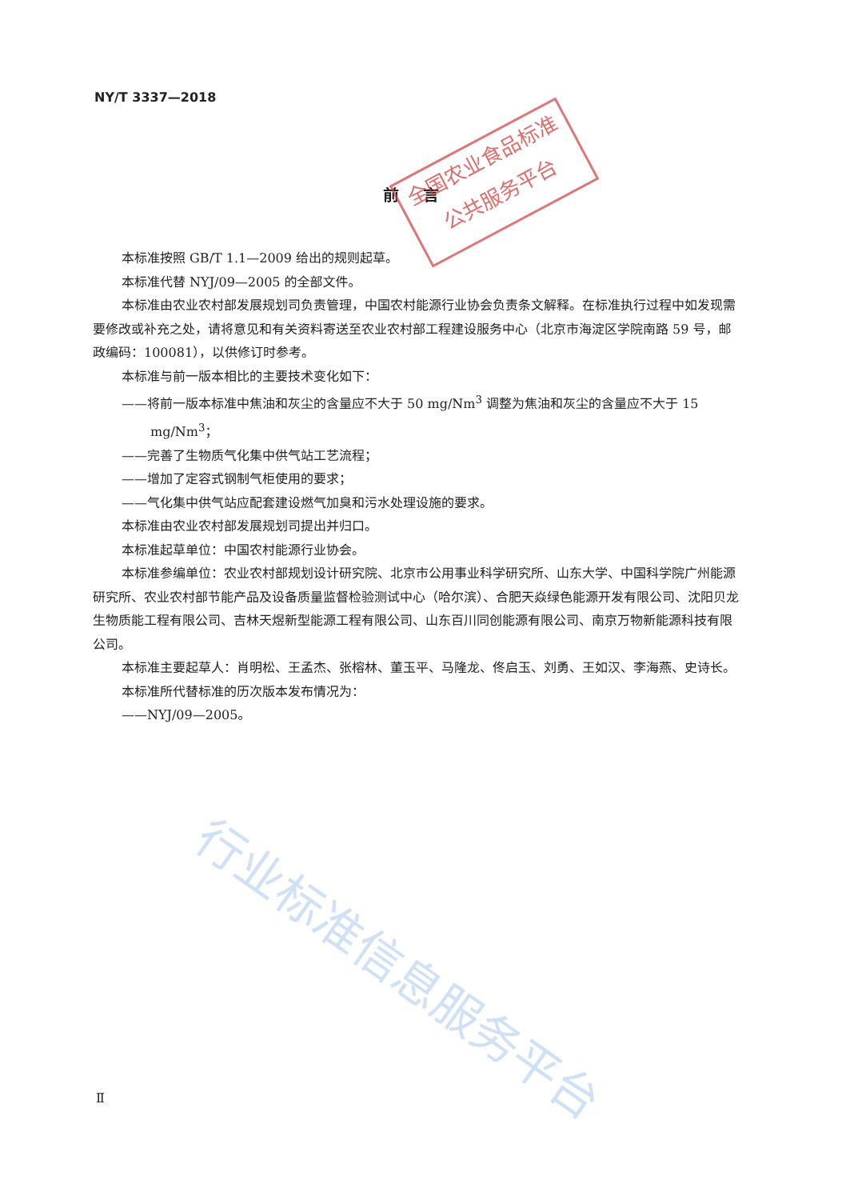NY/T 3337—2018
前言
本标准按照 GB/T 1.1—2009 给出的规则起草。
本标准代替 NYJ/09—2005 的全部文件。
本标准由农业农村部发展规划司负责管理，中国农村能源行业协会负责条文解释。在标准执行过程中如发现需要修改或补充之处，请将意见和有关资料寄送至农业农村部工程建设服务中心（北京市海淀区学院南路 59 号，邮政编码：100081），以供修订时参考。
本标准与前一版本相比的主要技术变化如下：
——将前一版本标准中焦油和灰尘的含量应不大于 50 mg/Nm<sup>3</sup> 调整为焦油和灰尘的含量应不大于 15 mg/Nm<sup>3</sup>；
——完善了生物质气化集中供气站工艺流程；
——增加了定容式钢制气柜使用的要求；
——气化集中供气站应配套建设燃气加臭和污水处理设施的要求。
本标准由农业农村部发展规划司提出并归口。
本标准起草单位：中国农村能源行业协会。
本标准参编单位：农业农村部规划设计研究院、北京市公用事业科学研究所、山东大学、中国科学院广州能源研究所、农业农村部节能产品及设备质量监督检验测试中心（哈尔滨）、合肥天焱绿色能源开发有限公司、沈阳贝龙生物质能工程有限公司、吉林天煜新型能源工程有限公司、山东百川同创能源有限公司、南京万物新能源科技有限公司。
本标准主要起草人：肖明松、王孟杰、张榕林、董玉平、马隆龙、佟启玉、刘勇、王如汉、李海燕、史诗长。
本标准所代替标准的历次版本发布情况为：
——NYJ/09—2005。
全国农业食品标准
公共服务平台
行业标准信息服务平台
Ⅱ